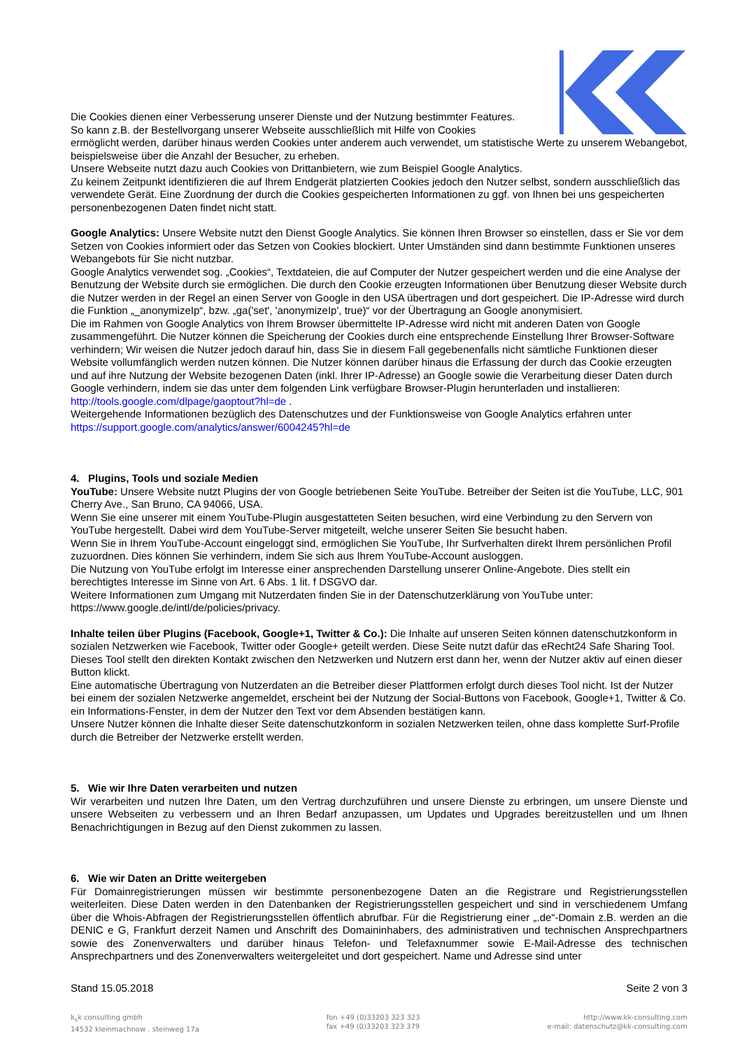Die Cookies dienen einer Verbesserung unserer Dienste und der Nutzung bestimmter Features.
So kann z.B. der Bestellvorgang unserer Webseite ausschließlich mit Hilfe von Cookies
ermöglicht werden, darüber hinaus werden Cookies unter anderem auch verwendet, um statistische Werte zu unserem Webangebot, beispielsweise über die Anzahl der Besucher, zu erheben.
Unsere Webseite nutzt dazu auch Cookies von Drittanbietern, wie zum Beispiel Google Analytics.
Zu keinem Zeitpunkt identifizieren die auf Ihrem Endgerät platzierten Cookies jedoch den Nutzer selbst, sondern ausschließlich das verwendete Gerät. Eine Zuordnung der durch die Cookies gespeicherten Informationen zu ggf. von Ihnen bei uns gespeicherten personenbezogenen Daten findet nicht statt.
Google Analytics: Unsere Website nutzt den Dienst Google Analytics. Sie können Ihren Browser so einstellen, dass er Sie vor dem Setzen von Cookies informiert oder das Setzen von Cookies blockiert. Unter Umständen sind dann bestimmte Funktionen unseres Webangebots für Sie nicht nutzbar.
Google Analytics verwendet sog. „Cookies“, Textdateien, die auf Computer der Nutzer gespeichert werden und die eine Analyse der Benutzung der Website durch sie ermöglichen. Die durch den Cookie erzeugten Informationen über Benutzung dieser Website durch die Nutzer werden in der Regel an einen Server von Google in den USA übertragen und dort gespeichert. Die IP-Adresse wird durch die Funktion „_anonymizeIp“, bzw. „ga('set', 'anonymizeIp', true)“ vor der Übertragung an Google anonymisiert.
Die im Rahmen von Google Analytics von Ihrem Browser übermittelte IP-Adresse wird nicht mit anderen Daten von Google zusammengeführt. Die Nutzer können die Speicherung der Cookies durch eine entsprechende Einstellung Ihrer Browser-Software verhindern; Wir weisen die Nutzer jedoch darauf hin, dass Sie in diesem Fall gegebenenfalls nicht sämtliche Funktionen dieser Website vollumfänglich werden nutzen können. Die Nutzer können darüber hinaus die Erfassung der durch das Cookie erzeugten und auf ihre Nutzung der Website bezogenen Daten (inkl. Ihrer IP-Adresse) an Google sowie die Verarbeitung dieser Daten durch Google verhindern, indem sie das unter dem folgenden Link verfügbare Browser-Plugin herunterladen und installieren: http://tools.google.com/dlpage/gaoptout?hl=de .
Weitergehende Informationen bezüglich des Datenschutzes und der Funktionsweise von Google Analytics erfahren unter https://support.google.com/analytics/answer/6004245?hl=de
4. Plugins, Tools und soziale Medien
YouTube: Unsere Website nutzt Plugins der von Google betriebenen Seite YouTube. Betreiber der Seiten ist die YouTube, LLC, 901 Cherry Ave., San Bruno, CA 94066, USA.
Wenn Sie eine unserer mit einem YouTube-Plugin ausgestatteten Seiten besuchen, wird eine Verbindung zu den Servern von YouTube hergestellt. Dabei wird dem YouTube-Server mitgeteilt, welche unserer Seiten Sie besucht haben.
Wenn Sie in Ihrem YouTube-Account eingeloggt sind, ermöglichen Sie YouTube, Ihr Surfverhalten direkt Ihrem persönlichen Profil zuzuordnen. Dies können Sie verhindern, indem Sie sich aus Ihrem YouTube-Account ausloggen.
Die Nutzung von YouTube erfolgt im Interesse einer ansprechenden Darstellung unserer Online-Angebote. Dies stellt ein berechtigtes Interesse im Sinne von Art. 6 Abs. 1 lit. f DSGVO dar.
Weitere Informationen zum Umgang mit Nutzerdaten finden Sie in der Datenschutzerklärung von YouTube unter: https://www.google.de/intl/de/policies/privacy.
Inhalte teilen über Plugins (Facebook, Google+1, Twitter & Co.): Die Inhalte auf unseren Seiten können datenschutzkonform in sozialen Netzwerken wie Facebook, Twitter oder Google+ geteilt werden. Diese Seite nutzt dafür das eRecht24 Safe Sharing Tool. Dieses Tool stellt den direkten Kontakt zwischen den Netzwerken und Nutzern erst dann her, wenn der Nutzer aktiv auf einen dieser Button klickt.
Eine automatische Übertragung von Nutzerdaten an die Betreiber dieser Plattformen erfolgt durch dieses Tool nicht. Ist der Nutzer bei einem der sozialen Netzwerke angemeldet, erscheint bei der Nutzung der Social-Buttons von Facebook, Google+1, Twitter & Co. ein Informations-Fenster, in dem der Nutzer den Text vor dem Absenden bestätigen kann.
Unsere Nutzer können die Inhalte dieser Seite datenschutzkonform in sozialen Netzwerken teilen, ohne dass komplette Surf-Profile durch die Betreiber der Netzwerke erstellt werden.
5. Wie wir Ihre Daten verarbeiten und nutzen
Wir verarbeiten und nutzen Ihre Daten, um den Vertrag durchzuführen und unsere Dienste zu erbringen, um unsere Dienste und unsere Webseiten zu verbessern und an Ihren Bedarf anzupassen, um Updates und Upgrades bereitzustellen und um Ihnen Benachrichtigungen in Bezug auf den Dienst zukommen zu lassen.
6. Wie wir Daten an Dritte weitergeben
Für Domainregistrierungen müssen wir bestimmte personenbezogene Daten an die Registrare und Registrierungsstellen weiterleiten. Diese Daten werden in den Datenbanken der Registrierungsstellen gespeichert und sind in verschiedenem Umfang über die Whois-Abfragen der Registrierungsstellen öffentlich abrufbar. Für die Registrierung einer „.de“-Domain z.B. werden an die DENIC e G, Frankfurt derzeit Namen und Anschrift des Domaininhabers, des administrativen und technischen Ansprechpartners sowie des Zonenverwalters und darüber hinaus Telefon- und Telefaxnummer sowie E-Mail-Adresse des technischen Ansprechpartners und des Zonenverwalters weitergeleitet und dort gespeichert. Name und Adresse sind unter
Stand 15.05.2018 Seite 2 von 3
k<sub>s</sub>k consulting gmbh
14532 kleinmachnow . steinweg 17a
fon +49 (0)33203 323 323
fax +49 (0)33203 323 379
http://www.kk-consulting.com
e-mail: datenschutz@kk-consulting.com